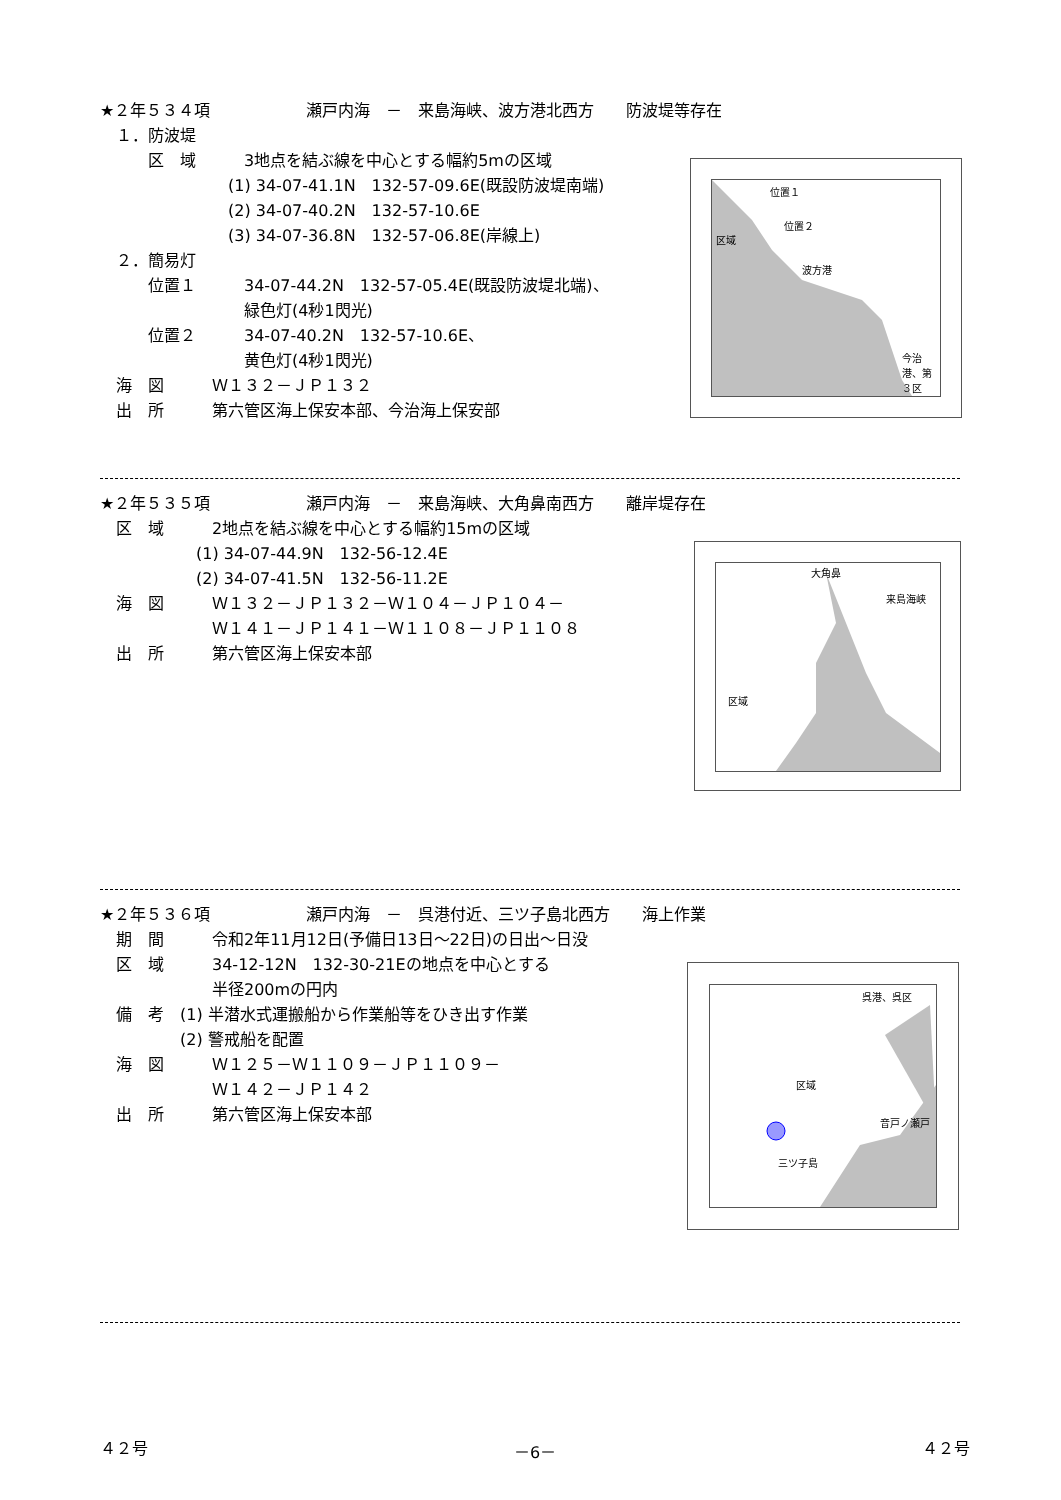★２年５３４項　　　　　　瀬戸内海　－　来島海峡、波方港北西方　　防波堤等存在
　１．防波堤
　　　区　域　　　3地点を結ぶ線を中心とする幅約5mの区域
　　　　　　　　(1) 34-07-41.1N　132-57-09.6E(既設防波堤南端)
　　　　　　　　(2) 34-07-40.2N　132-57-10.6E
　　　　　　　　(3) 34-07-36.8N　132-57-06.8E(岸線上)
　２．簡易灯
　　　位置１　　　34-07-44.2N　132-57-05.4E(既設防波堤北端)、
　　　　　　　　　緑色灯(4秒1閃光)
　　　位置２　　　34-07-40.2N　132-57-10.6E、
　　　　　　　　　黄色灯(4秒1閃光)
　海　図　　　Ｗ１３２－ＪＰ１３２
　出　所　　　第六管区海上保安本部、今治海上保安部
位置１
位置２
区域
波方港
今治港、第３区
★２年５３５項　　　　　　瀬戸内海　－　来島海峡、大角鼻南西方　　離岸堤存在
　区　域　　　2地点を結ぶ線を中心とする幅約15mの区域
　　　　　　(1) 34-07-44.9N　132-56-12.4E
　　　　　　(2) 34-07-41.5N　132-56-11.2E
　海　図　　　Ｗ１３２－ＪＰ１３２－Ｗ１０４－ＪＰ１０４－
　　　　　　　Ｗ１４１－ＪＰ１４１－Ｗ１１０８－ＪＰ１１０８
　出　所　　　第六管区海上保安本部
大角鼻
来島海峡
区域
★２年５３６項　　　　　　瀬戸内海　－　呉港付近、三ツ子島北西方　　海上作業
　期　間　　　令和2年11月12日(予備日13日～22日)の日出～日没
　区　域　　　34-12-12N　132-30-21Eの地点を中心とする
　　　　　　　半径200mの円内
　備　考　(1) 半潜水式運搬船から作業船等をひき出す作業
　　　　　(2) 警戒船を配置
　海　図　　　Ｗ１２５－Ｗ１１０９－ＪＰ１１０９－
　　　　　　　Ｗ１４２－ＪＰ１４２
　出　所　　　第六管区海上保安本部
呉港、呉区
区域
音戸ノ瀬戸
三ツ子島
４２号 －6－ ４２号